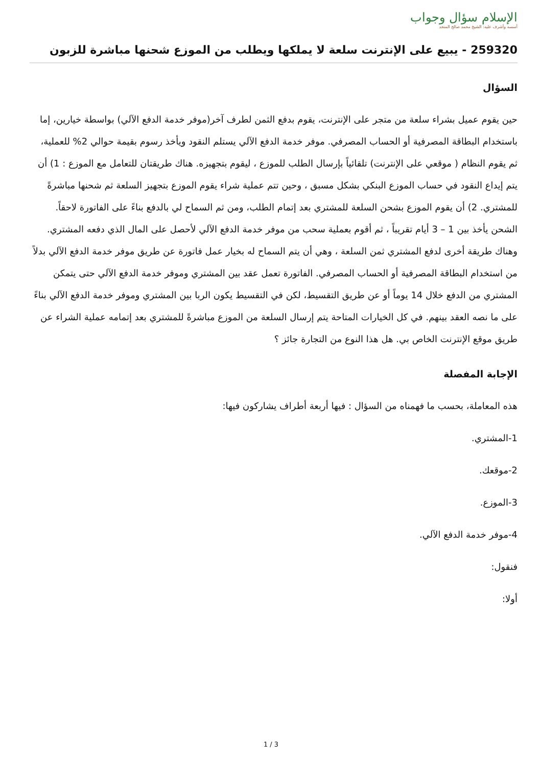الإسلام سؤال وجواب
أسسه وأشرف عليه: الشيخ محمد صالح المنجد
259320 - يبيع على الإنترنت سلعة لا يملكها ويطلب من الموزع شحنها مباشرة للزبون
السؤال
حين يقوم عميل بشراء سلعة من متجر على الإنترنت، يقوم بدفع الثمن لطرف آخر(موفر خدمة الدفع الآلي) بواسطة خيارين، إما باستخدام البطاقة المصرفية أو الحساب المصرفي. موفر خدمة الدفع الآلي يستلم النقود ويأخذ رسوم بقيمة حوالي 2% للعملية، ثم يقوم النظام ( موقعي على الإنترنت) تلقائياً بإرسال الطلب للموزع ، ليقوم بتجهيزه. هناك طريقتان للتعامل مع الموزع : 1) أن يتم إيداع النقود في حساب الموزع البنكي بشكل مسبق ، وحين تتم عملية شراء يقوم الموزع بتجهيز السلعة ثم شحنها مباشرةً للمشتري. 2) أن يقوم الموزع بشحن السلعة للمشتري بعد إتمام الطلب، ومن ثم السماح لي بالدفع بناءً على الفاتورة لاحقاً. الشحن يأخذ بين 1 – 3 أيام تقريباً ، ثم أقوم بعملية سحب من موفر خدمة الدفع الآلي لأحصل على المال الذي دفعه المشتري. وهناك طريقة أخرى لدفع المشتري ثمن السلعة ، وهي أن يتم السماح له بخيار عمل فاتورة عن طريق موفر خدمة الدفع الآلي بدلاً من استخدام البطاقة المصرفية أو الحساب المصرفي. الفاتورة تعمل عقد بين المشتري وموفر خدمة الدفع الآلي حتى يتمكن المشتري من الدفع خلال 14 يوماً أو عن طريق التقسيط، لكن في التقسيط يكون الربا بين المشتري وموفر خدمة الدفع الآلي بناءً على ما نصه العقد بينهم. في كل الخيارات المتاحة يتم إرسال السلعة من الموزع مباشرةً للمشتري بعد إتمامه عملية الشراء عن طريق موقع الإنترنت الخاص بي. هل هذا النوع من التجارة جائز ؟
الإجابة المفصلة
هذه المعاملة، بحسب ما فهمناه من السؤال : فيها أربعة أطراف يشاركون فيها:
1-المشتري.
2-موقعك.
3-الموزع.
4-موفر خدمة الدفع الآلي.
فنقول:
أولا:
1 / 3